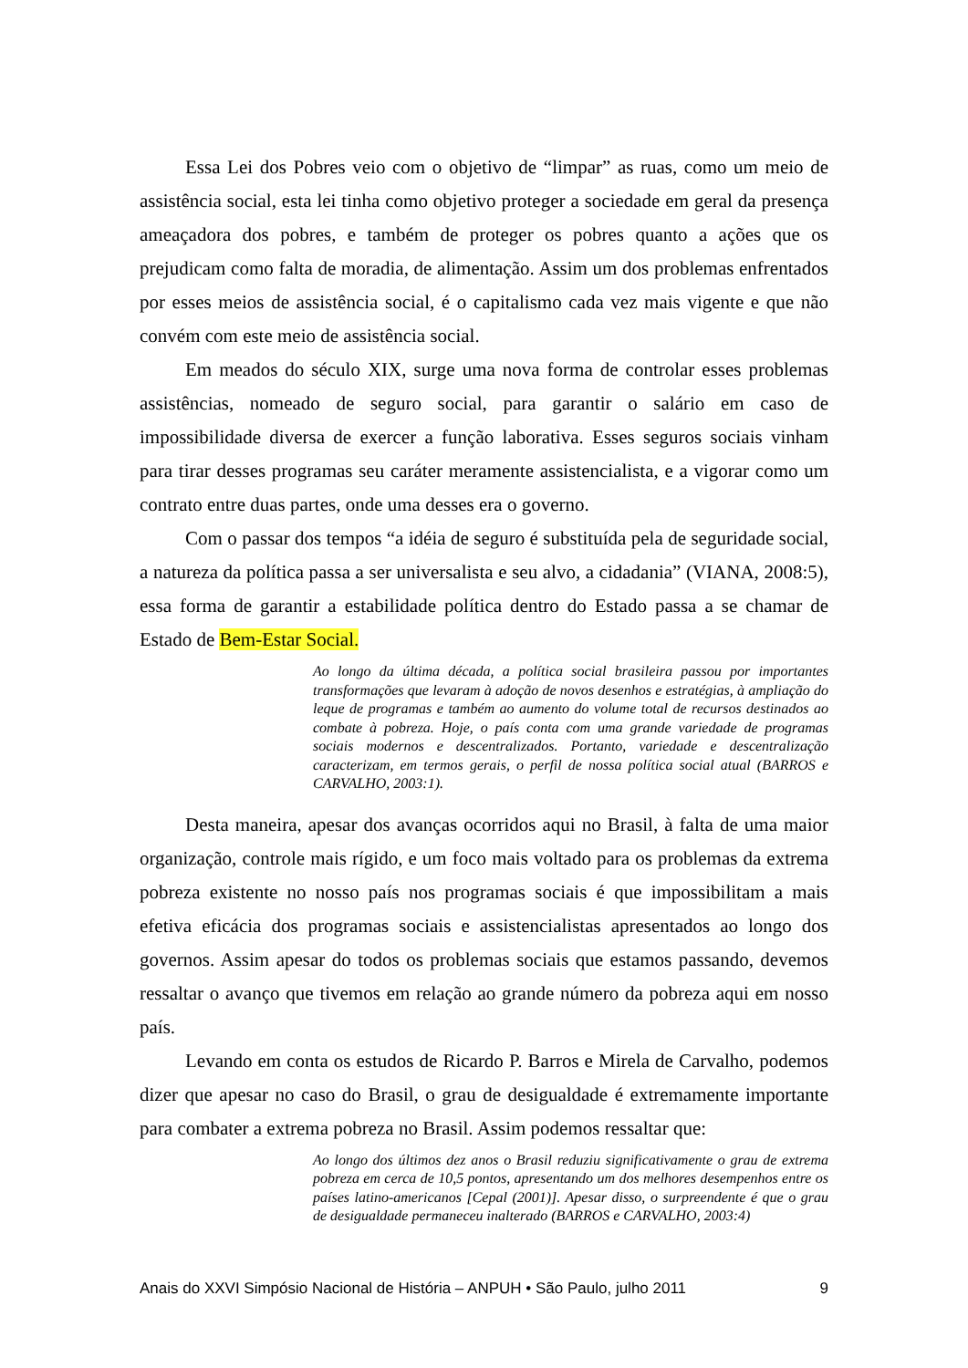Essa Lei dos Pobres veio com o objetivo de “limpar” as ruas, como um meio de assistência social, esta lei tinha como objetivo proteger a sociedade em geral da presença ameaçadora dos pobres, e também de proteger os pobres quanto a ações que os prejudicam como falta de moradia, de alimentação. Assim um dos problemas enfrentados por esses meios de assistência social, é o capitalismo cada vez mais vigente e que não convém com este meio de assistência social.
Em meados do século XIX, surge uma nova forma de controlar esses problemas assistências, nomeado de seguro social, para garantir o salário em caso de impossibilidade diversa de exercer a função laborativa. Esses seguros sociais vinham para tirar desses programas seu caráter meramente assistencialista, e a vigorar como um contrato entre duas partes, onde uma desses era o governo.
Com o passar dos tempos “a idéia de seguro é substituída pela de seguridade social, a natureza da política passa a ser universalista e seu alvo, a cidadania” (VIANA, 2008:5), essa forma de garantir a estabilidade política dentro do Estado passa a se chamar de Estado de Bem-Estar Social.
Ao longo da última década, a política social brasileira passou por importantes transformações que levaram à adoção de novos desenhos e estratégias, à ampliação do leque de programas e também ao aumento do volume total de recursos destinados ao combate à pobreza. Hoje, o país conta com uma grande variedade de programas sociais modernos e descentralizados. Portanto, variedade e descentralização caracterizam, em termos gerais, o perfil de nossa política social atual (BARROS e CARVALHO, 2003:1).
Desta maneira, apesar dos avanças ocorridos aqui no Brasil, à falta de uma maior organização, controle mais rígido, e um foco mais voltado para os problemas da extrema pobreza existente no nosso país nos programas sociais é que impossibilitam a mais efetiva eficácia dos programas sociais e assistencialistas apresentados ao longo dos governos. Assim apesar do todos os problemas sociais que estamos passando, devemos ressaltar o avanço que tivemos em relação ao grande número da pobreza aqui em nosso país.
Levando em conta os estudos de Ricardo P. Barros e Mirela de Carvalho, podemos dizer que apesar no caso do Brasil, o grau de desigualdade é extremamente importante para combater a extrema pobreza no Brasil. Assim podemos ressaltar que:
Ao longo dos últimos dez anos o Brasil reduziu significativamente o grau de extrema pobreza em cerca de 10,5 pontos, apresentando um dos melhores desempenhos entre os países latino-americanos [Cepal (2001)]. Apesar disso, o surpreendente é que o grau de desigualdade permaneceu inalterado (BARROS e CARVALHO, 2003:4)
Anais do XXVI Simpósio Nacional de História – ANPUH • São Paulo, julho 2011 9